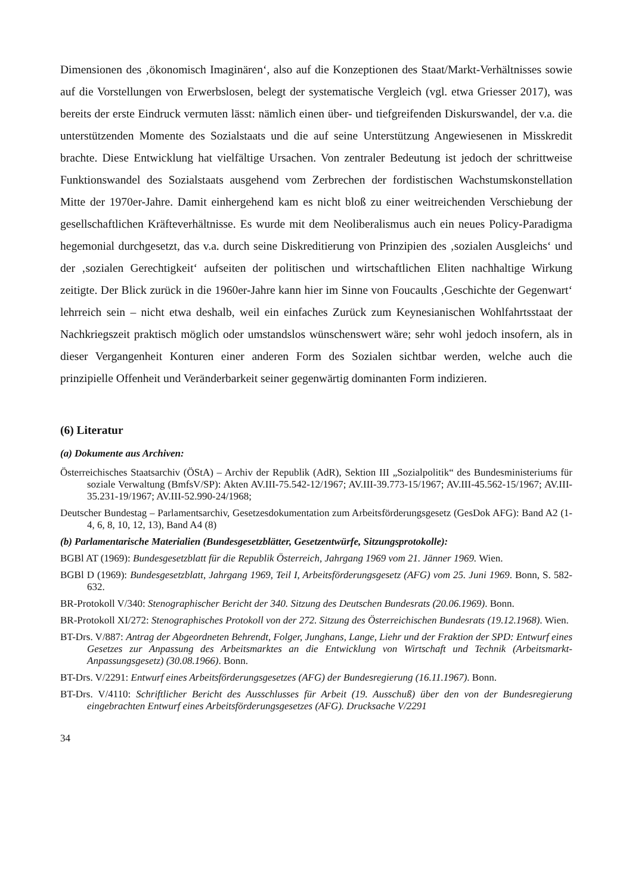Dimensionen des ‚ökonomisch Imaginären‘, also auf die Konzeptionen des Staat/Markt-Verhältnisses sowie auf die Vorstellungen von Erwerbslosen, belegt der systematische Vergleich (vgl. etwa Griesser 2017), was bereits der erste Eindruck vermuten lässt: nämlich einen über- und tiefgreifenden Diskurswandel, der v.a. die unterstützenden Momente des Sozialstaats und die auf seine Unterstützung Angewiesenen in Misskredit brachte. Diese Entwicklung hat vielfältige Ursachen. Von zentraler Bedeutung ist jedoch der schrittweise Funktionswandel des Sozialstaats ausgehend vom Zerbrechen der fordistischen Wachstumskonstellation Mitte der 1970er-Jahre. Damit einhergehend kam es nicht bloß zu einer weitreichenden Verschiebung der gesellschaftlichen Kräfteverhältnisse. Es wurde mit dem Neoliberalismus auch ein neues Policy-Paradigma hegemonial durchgesetzt, das v.a. durch seine Diskreditierung von Prinzipien des ‚sozialen Ausgleichs‘ und der ‚sozialen Gerechtigkeit‘ aufseiten der politischen und wirtschaftlichen Eliten nachhaltige Wirkung zeitigte. Der Blick zurück in die 1960er-Jahre kann hier im Sinne von Foucaults ‚Geschichte der Gegenwart‘ lehrreich sein – nicht etwa deshalb, weil ein einfaches Zurück zum Keynesianischen Wohlfahrtsstaat der Nachkriegszeit praktisch möglich oder umstandslos wünschenswert wäre; sehr wohl jedoch insofern, als in dieser Vergangenheit Konturen einer anderen Form des Sozialen sichtbar werden, welche auch die prinzipielle Offenheit und Veränderbarkeit seiner gegenwärtig dominanten Form indizieren.
(6) Literatur
(a) Dokumente aus Archiven:
Österreichisches Staatsarchiv (ÖStA) – Archiv der Republik (AdR), Sektion III „Sozialpolitik“ des Bundesministeriums für soziale Verwaltung (BmfsV/SP): Akten AV.III-75.542-12/1967; AV.III-39.773-15/1967; AV.III-45.562-15/1967; AV.III-35.231-19/1967; AV.III-52.990-24/1968;
Deutscher Bundestag – Parlamentsarchiv, Gesetzesdokumentation zum Arbeitsförderungsgesetz (GesDok AFG): Band A2 (1-4, 6, 8, 10, 12, 13), Band A4 (8)
(b) Parlamentarische Materialien (Bundesgesetzblätter, Gesetzentwürfe, Sitzungsprotokolle):
BGBl AT (1969): Bundesgesetzblatt für die Republik Österreich, Jahrgang 1969 vom 21. Jänner 1969. Wien.
BGBl D (1969): Bundesgesetzblatt, Jahrgang 1969, Teil I, Arbeitsförderungsgesetz (AFG) vom 25. Juni 1969. Bonn, S. 582-632.
BR-Protokoll V/340: Stenographischer Bericht der 340. Sitzung des Deutschen Bundesrats (20.06.1969). Bonn.
BR-Protokoll XI/272: Stenographisches Protokoll von der 272. Sitzung des Österreichischen Bundesrats (19.12.1968). Wien.
BT-Drs. V/887: Antrag der Abgeordneten Behrendt, Folger, Junghans, Lange, Liehr und der Fraktion der SPD: Entwurf eines Gesetzes zur Anpassung des Arbeitsmarktes an die Entwicklung von Wirtschaft und Technik (Arbeitsmarkt-Anpassungsgesetz) (30.08.1966). Bonn.
BT-Drs. V/2291: Entwurf eines Arbeitsförderungsgesetzes (AFG) der Bundesregierung (16.11.1967). Bonn.
BT-Drs. V/4110: Schriftlicher Bericht des Ausschlusses für Arbeit (19. Ausschuß) über den von der Bundesregierung eingebrachten Entwurf eines Arbeitsförderungsgesetzes (AFG). Drucksache V/2291
34